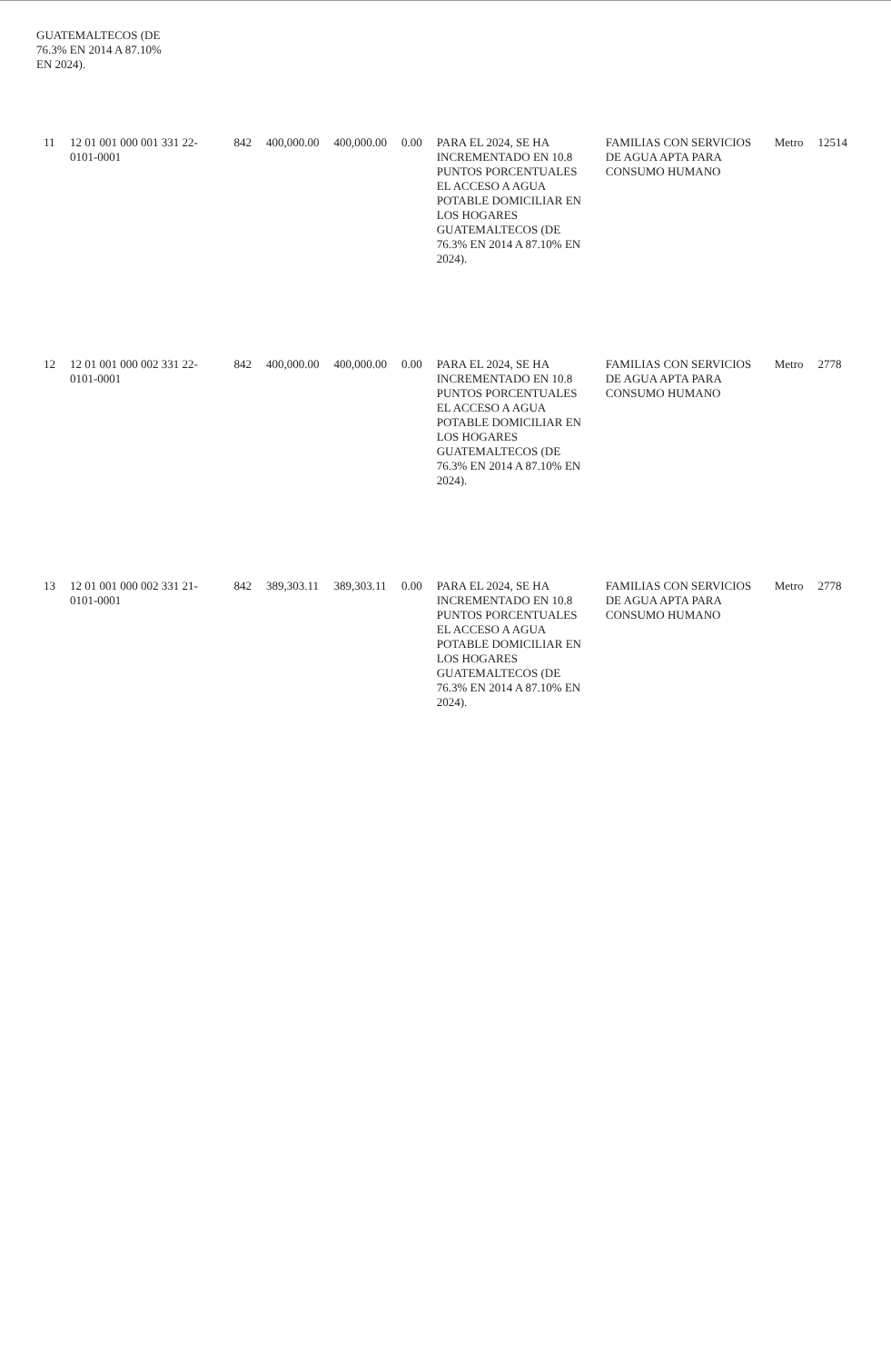GUATEMALTECOS (DE
76.3% EN 2014 A 87.10%
EN 2024).
| 11 | 12 01 001 000 001 331 22-0101-0001 | 842 | 400,000.00 | 400,000.00 | 0.00 | PARA EL 2024, SE HA INCREMENTADO EN 10.8 PUNTOS PORCENTUALES EL ACCESO A AGUA POTABLE DOMICILIAR EN LOS HOGARES GUATEMALTECOS (DE 76.3% EN 2014 A 87.10% EN 2024). | FAMILIAS CON SERVICIOS DE AGUA APTA PARA CONSUMO HUMANO | Metro | 12514 |
| 12 | 12 01 001 000 002 331 22-0101-0001 | 842 | 400,000.00 | 400,000.00 | 0.00 | PARA EL 2024, SE HA INCREMENTADO EN 10.8 PUNTOS PORCENTUALES EL ACCESO A AGUA POTABLE DOMICILIAR EN LOS HOGARES GUATEMALTECOS (DE 76.3% EN 2014 A 87.10% EN 2024). | FAMILIAS CON SERVICIOS DE AGUA APTA PARA CONSUMO HUMANO | Metro | 2778 |
| 13 | 12 01 001 000 002 331 21-0101-0001 | 842 | 389,303.11 | 389,303.11 | 0.00 | PARA EL 2024, SE HA INCREMENTADO EN 10.8 PUNTOS PORCENTUALES EL ACCESO A AGUA POTABLE DOMICILIAR EN LOS HOGARES GUATEMALTECOS (DE 76.3% EN 2014 A 87.10% EN 2024). | FAMILIAS CON SERVICIOS DE AGUA APTA PARA CONSUMO HUMANO | Metro | 2778 |